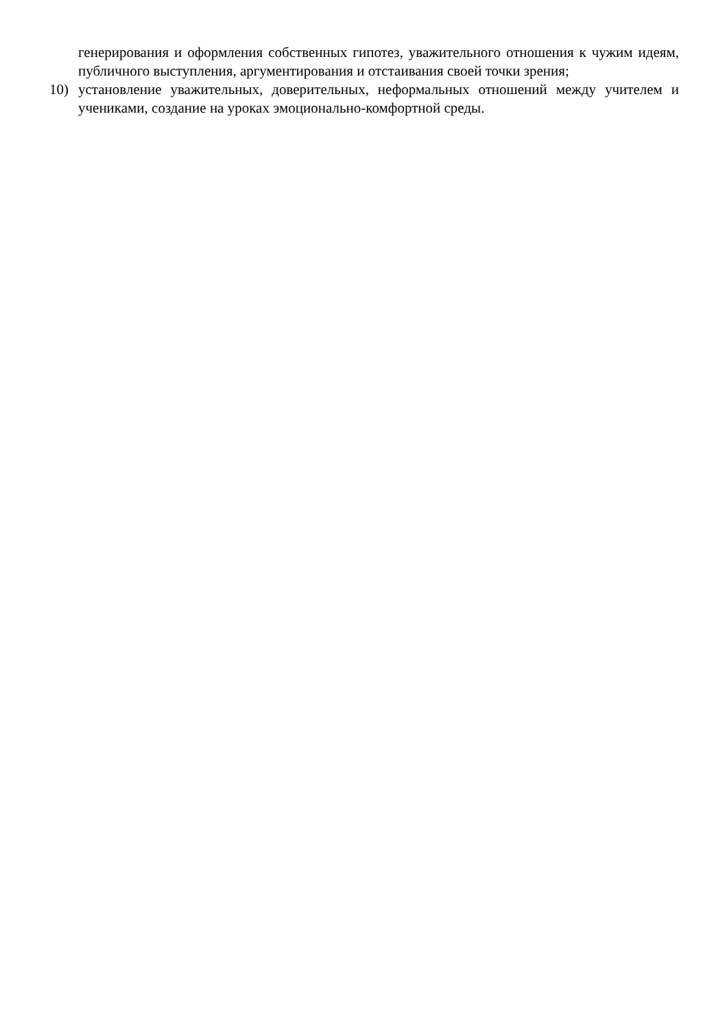генерирования и оформления собственных гипотез, уважительного отношения к чужим идеям, публичного выступления, аргументирования и отстаивания своей точки зрения;
10) установление уважительных, доверительных, неформальных отношений между учителем и учениками, создание на уроках эмоционально-комфортной среды.